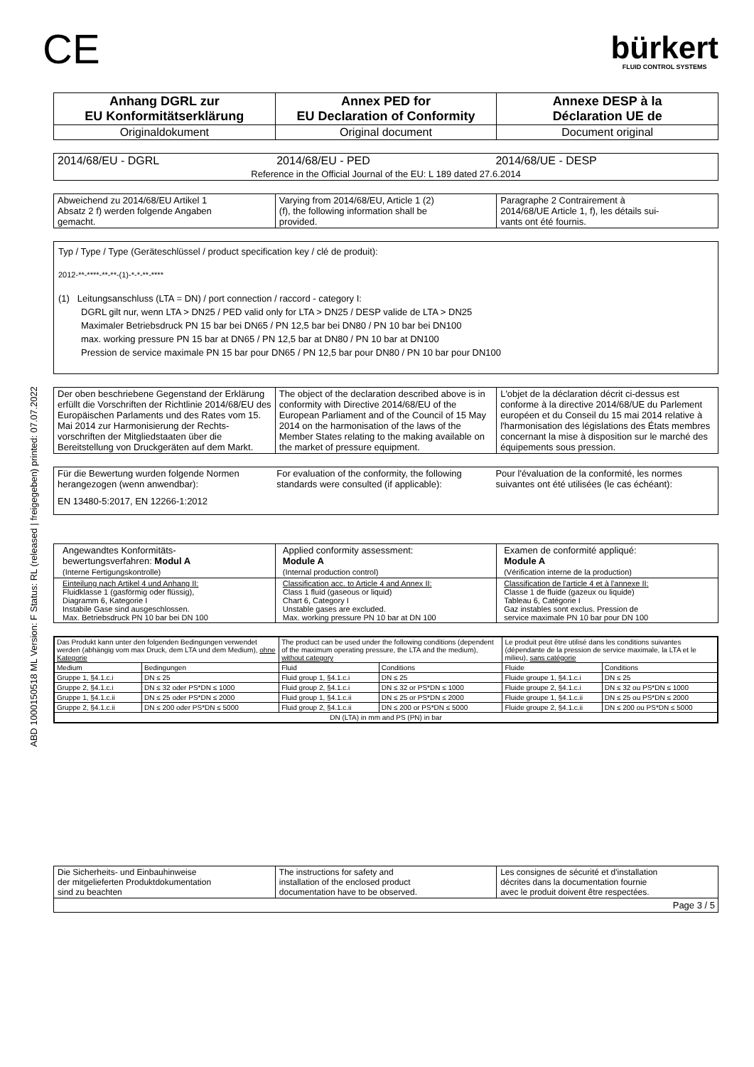ABD 1000150518 ML Version: F Status: RL (released | freigegeben) printed: 07.07.2022
CE
bürkert
FLUID CONTROL SYSTEMS
| Anhang DGRL zur EU Konformitätserklärung | Annex PED for EU Declaration of Conformity | Annexe DESP à la Déclaration UE de |
| Originaldokument | Original document | Document original |
| 2014/68/EU - DGRL | 2014/68/EU - PED | 2014/68/UE - DESP |
| Reference in the Official Journal of the EU: L 189 dated 27.6.2014 | | |
| Abweichend zu 2014/68/EU Artikel 1 Absatz 2 f) werden folgende Angaben gemacht. | Varying from 2014/68/EU, Article 1 (2) (f), the following information shall be provided. | Paragraphe 2 Contrairement à 2014/68/UE Article 1, f), les détails sui- vants ont été fournis. |
Typ / Type / Type (Geräteschlüssel / product specification key / clé de produit):
2012-**-****-**-**-(1)-*-*-**-****
(1) Leitungsanschluss (LTA = DN) / port connection / raccord - category I:
DGRL gilt nur, wenn LTA > DN25 / PED valid only for LTA > DN25 / DESP valide de LTA > DN25
Maximaler Betriebsdruck PN 15 bar bei DN65 / PN 12,5 bar bei DN80 / PN 10 bar bei DN100
max. working pressure PN 15 bar at DN65 / PN 12,5 bar at DN80 / PN 10 bar at DN100
Pression de service maximale PN 15 bar pour DN65 / PN 12,5 bar pour DN80 / PN 10 bar pour DN100
| Der oben beschriebene Gegenstand der Erklärung erfüllt die Vorschriften der Richtlinie 2014/68/EU des Europäischen Parlaments und des Rates vom 15. Mai 2014 zur Harmonisierung der Rechts-vorschriften der Mitgliedstaaten über die Bereitstellung von Druckgeräten auf dem Markt. | The object of the declaration described above is in conformity with Directive 2014/68/EU of the European Parliament and of the Council of 15 May 2014 on the harmonisation of the laws of the Member States relating to the making available on the market of pressure equipment. | L'objet de la déclaration décrit ci-dessus est conforme à la directive 2014/68/UE du Parlement européen et du Conseil du 15 mai 2014 relative à l'harmonisation des législations des États membres concernant la mise à disposition sur le marché des équipements sous pression. |
| Für die Bewertung wurden folgende Normen herangezogen (wenn anwendbar): | For evaluation of the conformity, the following standards were consulted (if applicable): | Pour l'évaluation de la conformité, les normes suivantes ont été utilisées (le cas échéant): |
| EN 13480-5:2017, EN 12266-1:2012 | | |
| Angewandtes Konformitäts- bewertungsverfahren: Modul A (Interne Fertigungskontrolle) | Applied conformity assessment: Module A (Internal production control) | Examen de conformité appliqué: Module A (Vérification interne de la production) |
| Einteilung nach Artikel 4 und Anhang II: Fluidklasse 1 (gasförmig oder flüssig), Diagramm 6, Kategorie I Instabile Gase sind ausgeschlossen. Max. Betriebsdruck PN 10 bar bei DN 100 | Classification acc. to Article 4 and Annex II: Class 1 fluid (gaseous or liquid) Chart 6, Category I Unstable gases are excluded. Max. working pressure PN 10 bar at DN 100 | Classification de l'article 4 et à l'annexe II: Classe 1 de fluide (gazeux ou liquide) Tableau 6, Catégorie I Gaz instables sont exclus. Pression de service maximale PN 10 bar pour DN 100 |
| Das Produkt kann unter den folgenden Bedingungen verwendet werden (abhängig vom max Druck, dem LTA und dem Medium), ohne Kategorie | | The product can be used under the following conditions (dependent of the maximum operating pressure, the LTA and the medium), without category | | Le produit peut être utilisé dans les conditions suivantes (dépendante de la pression de service maximale, la LTA et le milieu), sans catégorie | |
| Medium | Bedingungen | Fluid | Conditions | Fluide | Conditions |
| Gruppe 1, §4.1.c.i | DN ≤ 25 | Fluid group 1, §4.1.c.i | DN ≤ 25 | Fluide groupe 1, §4.1.c.i | DN ≤ 25 |
| Gruppe 2, §4.1.c.i | DN ≤ 32 oder PS*DN ≤ 1000 | Fluid group 2, §4.1.c.i | DN ≤ 32 or PS*DN ≤ 1000 | Fluide groupe 2, §4.1.c.i | DN ≤ 32 ou PS*DN ≤ 1000 |
| Gruppe 1, §4.1.c.ii | DN ≤ 25 oder PS*DN ≤ 2000 | Fluid group 1, §4.1.c.ii | DN ≤ 25 or PS*DN ≤ 2000 | Fluide groupe 1, §4.1.c.ii | DN ≤ 25 ou PS*DN ≤ 2000 |
| Gruppe 2, §4.1.c.ii | DN ≤ 200 oder PS*DN ≤ 5000 | Fluid group 2, §4.1.c.ii | DN ≤ 200 or PS*DN ≤ 5000 | Fluide groupe 2, §4.1.c.ii | DN ≤ 200 ou PS*DN ≤ 5000 |
| DN (LTA) in mm and PS (PN) in bar | | | | | |
| Die Sicherheits- und Einbauhinweise der mitgelieferten Produktdokumentation sind zu beachten | The instructions for safety and installation of the enclosed product documentation have to be observed. | Les consignes de sécurité et d'installation décrites dans la documentation fournie avec le produit doivent être respectées. |
Page 3 / 5